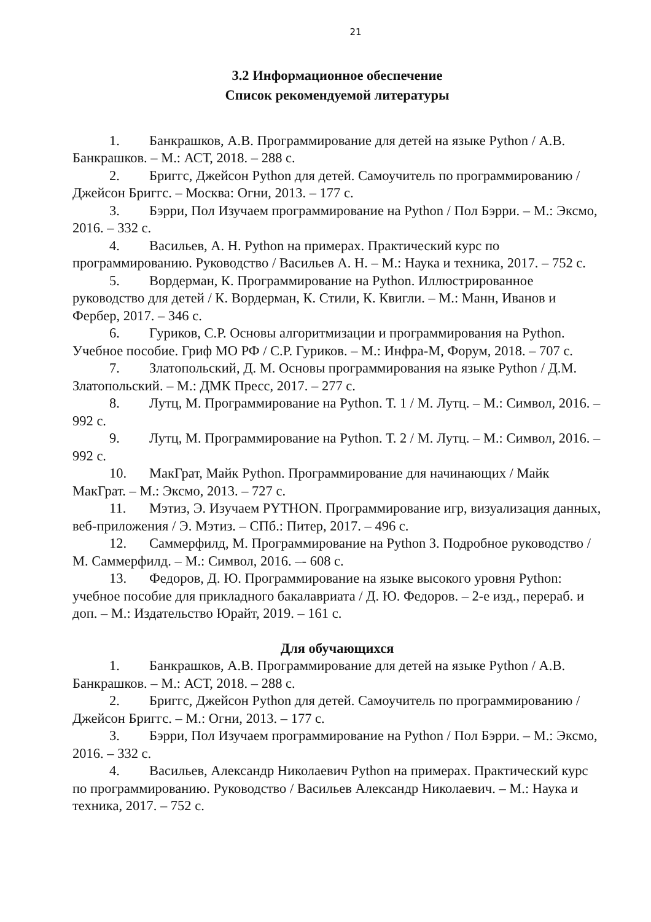21
3.2 Информационное обеспечение
Список рекомендуемой литературы
1. Банкрашков, А.В. Программирование для детей на языке Python / А.В. Банкрашков. – М.: АСТ, 2018. – 288 с.
2. Бриггс, Джейсон Python для детей. Самоучитель по программированию / Джейсон Бриггс. – Москва: Огни, 2013. – 177 с.
3. Бэрри, Пол Изучаем программирование на Python / Пол Бэрри. – М.: Эксмо, 2016. – 332 с.
4. Васильев, А. Н. Python на примерах. Практический курс по программированию. Руководство / Васильев А. Н. – М.: Наука и техника, 2017. – 752 с.
5. Вордерман, К. Программирование на Python. Иллюстрированное руководство для детей / К. Вордерман, К. Стили, К. Квигли. – М.: Манн, Иванов и Фербер, 2017. – 346 с.
6. Гуриков, С.Р. Основы алгоритмизации и программирования на Python. Учебное пособие. Гриф МО РФ / С.Р. Гуриков. – М.: Инфра-М, Форум, 2018. – 707 с.
7. Златопольский, Д. М. Основы программирования на языке Python / Д.М. Златопольский. – М.: ДМК Пресс, 2017. – 277 с.
8. Лутц, М. Программирование на Python. Т. 1 / М. Лутц. – М.: Символ, 2016. – 992 с.
9. Лутц, М. Программирование на Python. Т. 2 / М. Лутц. – М.: Символ, 2016. – 992 с.
10. МакГрат, Майк Python. Программирование для начинающих / Майк МакГрат. – М.: Эксмо, 2013. – 727 с.
11. Мэтиз, Э. Изучаем PYTHON. Программирование игр, визуализация данных, веб-приложения / Э. Мэтиз. – СПб.: Питер, 2017. – 496 с.
12. Саммерфилд, М. Программирование на Python 3. Подробное руководство / М. Саммерфилд. – М.: Символ, 2016. –- 608 с.
13. Федоров, Д. Ю. Программирование на языке высокого уровня Python: учебное пособие для прикладного бакалавриата / Д. Ю. Федоров. – 2-е изд., перераб. и доп. – М.: Издательство Юрайт, 2019. – 161 с.
Для обучающихся
1. Банкрашков, А.В. Программирование для детей на языке Python / А.В. Банкрашков. – М.: АСТ, 2018. – 288 с.
2. Бриггс, Джейсон Python для детей. Самоучитель по программированию / Джейсон Бриггс. – М.: Огни, 2013. – 177 с.
3. Бэрри, Пол Изучаем программирование на Python / Пол Бэрри. – М.: Эксмо, 2016. – 332 с.
4. Васильев, Александр Николаевич Python на примерах. Практический курс по программированию. Руководство / Васильев Александр Николаевич. – М.: Наука и техника, 2017. – 752 с.